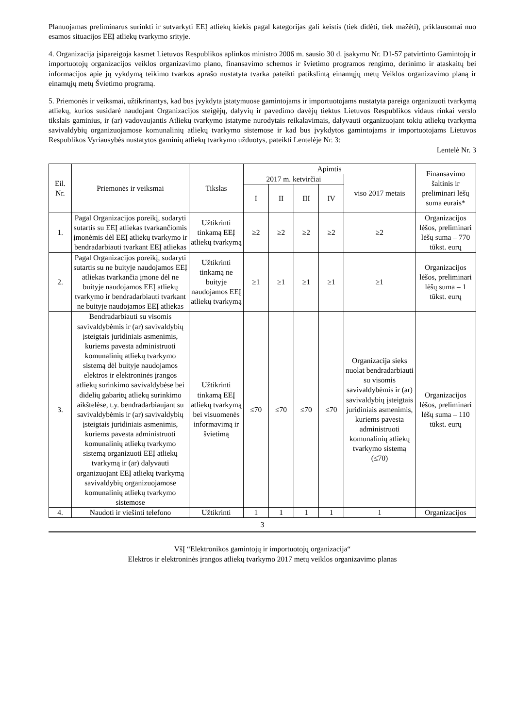Planuojamas preliminarus surinkti ir sutvarkyti EEĮ atliekų kiekis pagal kategorijas gali keistis (tiek didėti, tiek mažėti), priklausomai nuo esamos situacijos EEĮ atliekų tvarkymo srityje.
4. Organizacija įsipareigoja kasmet Lietuvos Respublikos aplinkos ministro 2006 m. sausio 30 d. įsakymu Nr. D1-57 patvirtinto Gamintojų ir importuotojų organizacijos veiklos organizavimo plano, finansavimo schemos ir švietimo programos rengimo, derinimo ir ataskaitų bei informacijos apie jų vykdymą teikimo tvarkos aprašo nustatyta tvarka pateikti patikslintą einamųjų metų Veiklos organizavimo planą ir einamųjų metų Švietimo programą.
5. Priemonės ir veiksmai, užtikrinantys, kad bus įvykdyta įstatymuose gamintojams ir importuotojams nustatyta pareiga organizuoti tvarkymą atliekų, kurios susidarė naudojant Organizacijos steigėjų, dalyvių ir pavedimo davėjų tiektus Lietuvos Respublikos vidaus rinkai verslo tikslais gaminius, ir (ar) vadovaujantis Atliekų tvarkymo įstatyme nurodytais reikalavimais, dalyvauti organizuojant tokių atliekų tvarkymą savivaldybių organizuojamose komunalinių atliekų tvarkymo sistemose ir kad bus įvykdytos gamintojams ir importuotojams Lietuvos Respublikos Vyriausybės nustatytos gaminių atliekų tvarkymo užduotys, pateikti Lentelėje Nr. 3:
Lentelė Nr. 3
| Eil. Nr. | Priemonės ir veiksmai | Tikslas | Apimtis | | | | | Finansavimo šaltinis ir preliminari lėšų suma eurais* |
| --- | --- | --- | --- | --- | --- | --- | --- | --- |
| | | | 2017 m. ketvirčiai | | | | viso 2017 metais | |
| | | | I | II | III | IV | | |
| 1. | Pagal Organizacijos poreikį, sudaryti sutartis su EEĮ atliekas tvarkančiomis įmonėmis dėl EEĮ atliekų tvarkymo ir bendradarbiauti tvarkant EEĮ atliekas | Užtikrinti tinkamą EEĮ atliekų tvarkymą | ≥2 | ≥2 | ≥2 | ≥2 | ≥2 | Organizacijos lėšos, preliminari lėšų suma – 770 tūkst. eurų |
| 2. | Pagal Organizacijos poreikį, sudaryti sutartis su ne buityje naudojamos EEĮ atliekas tvarkančia įmone dėl ne buityje naudojamos EEĮ atliekų tvarkymo ir bendradarbiauti tvarkant ne buityje naudojamos EEĮ atliekas | Užtikrinti tinkamą ne buityje naudojamos EEĮ atliekų tvarkymą | ≥1 | ≥1 | ≥1 | ≥1 | ≥1 | Organizacijos lėšos, preliminari lėšų suma – 1 tūkst. eurų |
| 3. | Bendradarbiauti su visomis savivaldybėmis ir (ar) savivaldybių įsteigtais juridiniais asmenimis, kuriems pavesta administruoti komunalinių atliekų tvarkymo sistemą dėl buityje naudojamos elektros ir elektroninės įrangos atliekų surinkimo savivaldybėse bei didelių gabaritų atliekų surinkimo aikštelėse, t.y. bendradarbiaujant su savivaldybėmis ir (ar) savivaldybių įsteigtais juridiniais asmenimis, kuriems pavesta administruoti komunalinių atliekų tvarkymo sistemą organizuoti EEĮ atliekų tvarkymą ir (ar) dalyvauti organizuojant EEĮ atliekų tvarkymą savivaldybių organizuojamose komunalinių atliekų tvarkymo sistemose | Užtikrinti tinkamą EEĮ atliekų tvarkymą bei visuomenės informavimą ir švietimą | ≤70 | ≤70 | ≤70 | ≤70 | Organizacija sieks nuolat bendradarbiauti su visomis savivaldybėmis ir (ar) savivaldybių įsteigtais juridiniais asmenimis, kuriems pavesta administruoti komunalinių atliekų tvarkymo sistemą (≤70) | Organizacijos lėšos, preliminari lėšų suma – 110 tūkst. eurų |
| 4. | Naudoti ir viešinti telefono | Užtikrinti | 1 | 1 | 1 | 1 | 1 | Organizacijos |
3
VšĮ “Elektronikos gamintojų ir importuotojų organizacija“
Elektros ir elektroninės įrangos atliekų tvarkymo 2017 metų veiklos organizavimo planas